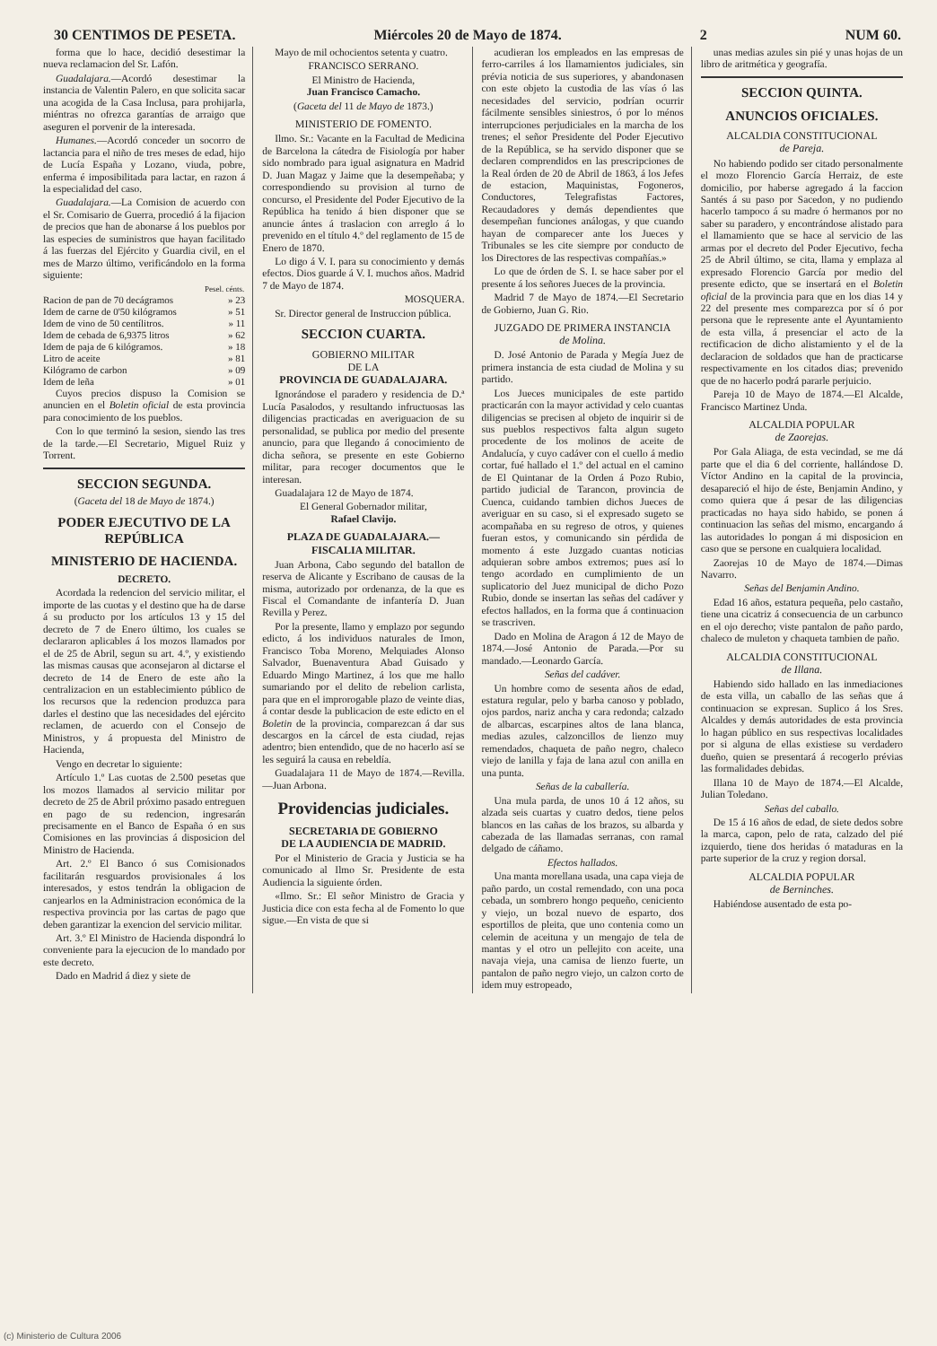30 CENTIMOS DE PESETA. Miércoles 20 de Mayo de 1874. 2 NUM 60.
forma que lo hace, decidió desestimar la nueva reclamacion del Sr. Lafón.
Guadalajara.—Acordó desestimar la instancia de Valentin Palero, en que solicita sacar una acogida de la Casa Inclusa, para prohijarla, miéntras no ofrezca garantías de arraigo que aseguren el porvenir de la interesada.
Humanes.—Acordó conceder un socorro de lactancia para el niño de tres meses de edad, hijo de Lucía España y Lozano, viuda, pobre, enferma é imposibilitada para lactar, en razon á la especialidad del caso.
Guadalajara.—La Comision de acuerdo con el Sr. Comisario de Guerra, procedió á la fijacion de precios que han de abonarse á los pueblos por las especies de suministros que hayan facilitado á las fuerzas del Ejército y Guardia civil, en el mes de Marzo último, verificándolo en la forma siguiente:
| | Pesel. cénts. |
| --- | --- |
| Racion de pan de 70 decágramos | » 23 |
| Idem de carne de 0'50 kilógramos | » 51 |
| Idem de vino de 50 centílitros. | » 11 |
| Idem de cebada de 6,9375 litros | » 62 |
| Idem de paja de 6 kilógramos. | » 18 |
| Litro de aceite | » 81 |
| Kilógramo de carbon | » 09 |
| Idem de leña | » 01 |
Cuyos precios dispuso la Comision se anuncien en el Boletin oficial de esta provincia para conocimiento de los pueblos.
Con lo que terminó la sesion, siendo las tres de la tarde.—El Secretario, Miguel Ruiz y Torrent.
SECCION SEGUNDA.
(Gaceta del 18 de Mayo de 1874.)
PODER EJECUTIVO DE LA REPÚBLICA
MINISTERIO DE HACIENDA.
DECRETO.
Acordada la redencion del servicio militar, el importe de las cuotas y el destino que ha de darse á su producto por los artículos 13 y 15 del decreto de 7 de Enero último, los cuales se declararon aplicables á los mozos llamados por el de 25 de Abril, segun su art. 4.º, y existiendo las mismas causas que aconsejaron al dictarse el decreto de 14 de Enero de este año la centralizacion en un establecimiento público de los recursos que la redencion produzca para darles el destino que las necesidades del ejército reclamen, de acuerdo con el Consejo de Ministros, y á propuesta del Ministro de Hacienda,
Vengo en decretar lo siguiente:
Artículo 1.º Las cuotas de 2.500 pesetas que los mozos llamados al servicio militar por decreto de 25 de Abril próximo pasado entreguen en pago de su redencion, ingresarán precisamente en el Banco de España ó en sus Comisiones en las provincias á disposicion del Ministro de Hacienda.
Art. 2.º El Banco ó sus Comisionados facilitarán resguardos provisionales á los interesados, y estos tendrán la obligacion de canjearlos en la Administracion económica de la respectiva provincia por las cartas de pago que deben garantizar la exencion del servicio militar.
Art. 3.º El Ministro de Hacienda dispondrá lo conveniente para la ejecucion de lo mandado por este decreto.
Dado en Madrid á diez y siete de
Mayo de mil ochocientos setenta y cuatro.
FRANCISCO SERRANO.
El Ministro de Hacienda,
Juan Francisco Camacho.
(Gaceta del 11 de Mayo de 1873.)
MINISTERIO DE FOMENTO.
Ilmo. Sr.: Vacante en la Facultad de Medicina de Barcelona la cátedra de Fisiología por haber sido nombrado para igual asignatura en Madrid D. Juan Magaz y Jaime que la desempeñaba; y correspondiendo su provision al turno de concurso, el Presidente del Poder Ejecutivo de la República ha tenido á bien disponer que se anuncie ántes á traslacion con arreglo á lo prevenido en el título 4.º del reglamento de 15 de Enero de 1870.
Lo digo á V. I. para su conocimiento y demás efectos. Dios guarde á V. I. muchos años. Madrid 7 de Mayo de 1874.
MOSQUERA.
Sr. Director general de Instruccion pública.
SECCION CUARTA.
GOBIERNO MILITAR
DE LA
PROVINCIA DE GUADALAJARA.
Ignorándose el paradero y residencia de D.ª Lucía Pasalodos, y resultando infructuosas las diligencias practicadas en averiguacion de su personalidad, se publica por medio del presente anuncio, para que llegando á conocimiento de dicha señora, se presente en este Gobierno militar, para recoger documentos que le interesan.
Guadalajara 12 de Mayo de 1874.
El General Gobernador militar,
Rafael Clavijo.
PLAZA DE GUADALAJARA.—FISCALIA MILITAR.
Juan Arbona, Cabo segundo del batallon de reserva de Alicante y Escribano de causas de la misma, autorizado por ordenanza, de la que es Fiscal el Comandante de infantería D. Juan Revilla y Perez.
Por la presente, llamo y emplazo por segundo edicto, á los individuos naturales de Imon, Francisco Toba Moreno, Melquiades Alonso Salvador, Buenaventura Abad Guisado y Eduardo Mingo Martinez, á los que me hallo sumariando por el delito de rebelion carlista, para que en el improrogable plazo de veinte dias, á contar desde la publicacion de este edicto en el Boletin de la provincia, comparezcan á dar sus descargos en la cárcel de esta ciudad, rejas adentro; bien entendido, que de no hacerlo así se les seguirá la causa en rebeldía.
Guadalajara 11 de Mayo de 1874.—Revilla.—Juan Arbona.
Providencias judiciales.
SECRETARIA DE GOBIERNO
DE LA AUDIENCIA DE MADRID.
Por el Ministerio de Gracia y Justicia se ha comunicado al Ilmo Sr. Presidente de esta Audiencia la siguiente órden.
«Ilmo. Sr.: El señor Ministro de Gracia y Justicia dice con esta fecha al de Fomento lo que sigue.—En vista de que si
acudieran los empleados en las empresas de ferro-carriles á los llamamientos judiciales, sin prévia noticia de sus superiores, y abandonasen con este objeto la custodia de las vías ó las necesidades del servicio, podrían ocurrir fácilmente sensibles siniestros, ó por lo ménos interrupciones perjudiciales en la marcha de los trenes; el señor Presidente del Poder Ejecutivo de la República, se ha servido disponer que se declaren comprendidos en las prescripciones de la Real órden de 20 de Abril de 1863, á los Jefes de estacion, Maquinistas, Fogoneros, Conductores, Telegrafistas Factores, Recaudadores y demás dependientes que desempeñan funciones análogas, y que cuando hayan de comparecer ante los Jueces y Tribunales se les cite siempre por conducto de los Directores de las respectivas compañías.»
Lo que de órden de S. I. se hace saber por el presente á los señores Jueces de la provincia.
Madrid 7 de Mayo de 1874.—El Secretario de Gobierno, Juan G. Rio.
JUZGADO DE PRIMERA INSTANCIA
de Molina.
D. José Antonio de Parada y Megía Juez de primera instancia de esta ciudad de Molina y su partido.
Los Jueces municipales de este partido practicarán con la mayor actividad y celo cuantas diligencias se precisen al objeto de inquirir si de sus pueblos respectivos falta algun sugeto procedente de los molinos de aceite de Andalucía, y cuyo cadáver con el cuello á medio cortar, fué hallado el 1.º del actual en el camino de El Quintanar de la Orden á Pozo Rubio, partido judicial de Tarancon, provincia de Cuenca, cuidando tambien dichos Jueces de averiguar en su caso, si el expresado sugeto se acompañaba en su regreso de otros, y quienes fueran estos, y comunicando sin pérdida de momento á este Juzgado cuantas noticias adquieran sobre ambos extremos; pues así lo tengo acordado en cumplimiento de un suplicatorio del Juez municipal de dicho Pozo Rubio, donde se insertan las señas del cadáver y efectos hallados, en la forma que á continuacion se trascriven.
Dado en Molina de Aragon á 12 de Mayo de 1874.—José Antonio de Parada.—Por su mandado.—Leonardo García.
Señas del cadáver.
Un hombre como de sesenta años de edad, estatura regular, pelo y barba canoso y poblado, ojos pardos, nariz ancha y cara redonda; calzado de albarcas, escarpines altos de lana blanca, medias azules, calzoncillos de lienzo muy remendados, chaqueta de paño negro, chaleco viejo de lanilla y faja de lana azul con anilla en una punta.
Señas de la caballería.
Una mula parda, de unos 10 á 12 años, su alzada seis cuartas y cuatro dedos, tiene pelos blancos en las cañas de los brazos, su albarda y cabezada de las llamadas serranas, con ramal delgado de cáñamo.
Efectos hallados.
Una manta morellana usada, una capa vieja de paño pardo, un costal remendado, con una poca cebada, un sombrero hongo pequeño, ceniciento y viejo, un bozal nuevo de esparto, dos esportillos de pleita, que uno contenia como un celemin de aceituna y un mengajo de tela de mantas y el otro un pellejito con aceite, una navaja vieja, una camisa de lienzo fuerte, un pantalon de paño negro viejo, un calzon corto de idem muy estropeado,
unas medias azules sin pié y unas hojas de un libro de aritmética y geografía.
SECCION QUINTA.
ANUNCIOS OFICIALES.
ALCALDIA CONSTITUCIONAL
de Pareja.
No habiendo podido ser citado personalmente el mozo Florencio García Herraiz, de este domicilio, por haberse agregado á la faccion Santés á su paso por Sacedon, y no pudiendo hacerlo tampoco á su madre ó hermanos por no saber su paradero, y encontrándose alistado para el llamamiento que se hace al servicio de las armas por el decreto del Poder Ejecutivo, fecha 25 de Abril último, se cita, llama y emplaza al expresado Florencio García por medio del presente edicto, que se insertará en el Boletin oficial de la provincia para que en los dias 14 y 22 del presente mes comparezca por sí ó por persona que le represente ante el Ayuntamiento de esta villa, á presenciar el acto de la rectificacion de dicho alistamiento y el de la declaracion de soldados que han de practicarse respectivamente en los citados dias; prevenido que de no hacerlo podrá pararle perjuicio.
Pareja 10 de Mayo de 1874.—El Alcalde, Francisco Martinez Unda.
ALCALDIA POPULAR
de Zaorejas.
Por Gala Aliaga, de esta vecindad, se me dá parte que el dia 6 del corriente, hallándose D. Víctor Andino en la capital de la provincia, desapareció el hijo de éste, Benjamin Andino, y como quiera que á pesar de las diligencias practicadas no haya sido habido, se ponen á continuacion las señas del mismo, encargando á las autoridades lo pongan á mi disposicion en caso que se persone en cualquiera localidad.
Zaorejas 10 de Mayo de 1874.—Dimas Navarro.
Señas del Benjamin Andino.
Edad 16 años, estatura pequeña, pelo castaño, tiene una cicatriz á consecuencia de un carbunco en el ojo derecho; viste pantalon de paño pardo, chaleco de muleton y chaqueta tambien de paño.
ALCALDIA CONSTITUCIONAL
de Illana.
Habiendo sido hallado en las inmediaciones de esta villa, un caballo de las señas que á continuacion se expresan. Suplico á los Sres. Alcaldes y demás autoridades de esta provincia lo hagan público en sus respectivas localidades por si alguna de ellas existiese su verdadero dueño, quien se presentará á recogerlo prévias las formalidades debidas.
Illana 10 de Mayo de 1874.—El Alcalde, Julian Toledano.
Señas del caballo.
De 15 á 16 años de edad, de siete dedos sobre la marca, capon, pelo de rata, calzado del pié izquierdo, tiene dos heridas ó mataduras en la parte superior de la cruz y region dorsal.
ALCALDIA POPULAR
de Berninches.
Habiéndose ausentado de esta po-
(c) Ministerio de Cultura 2006